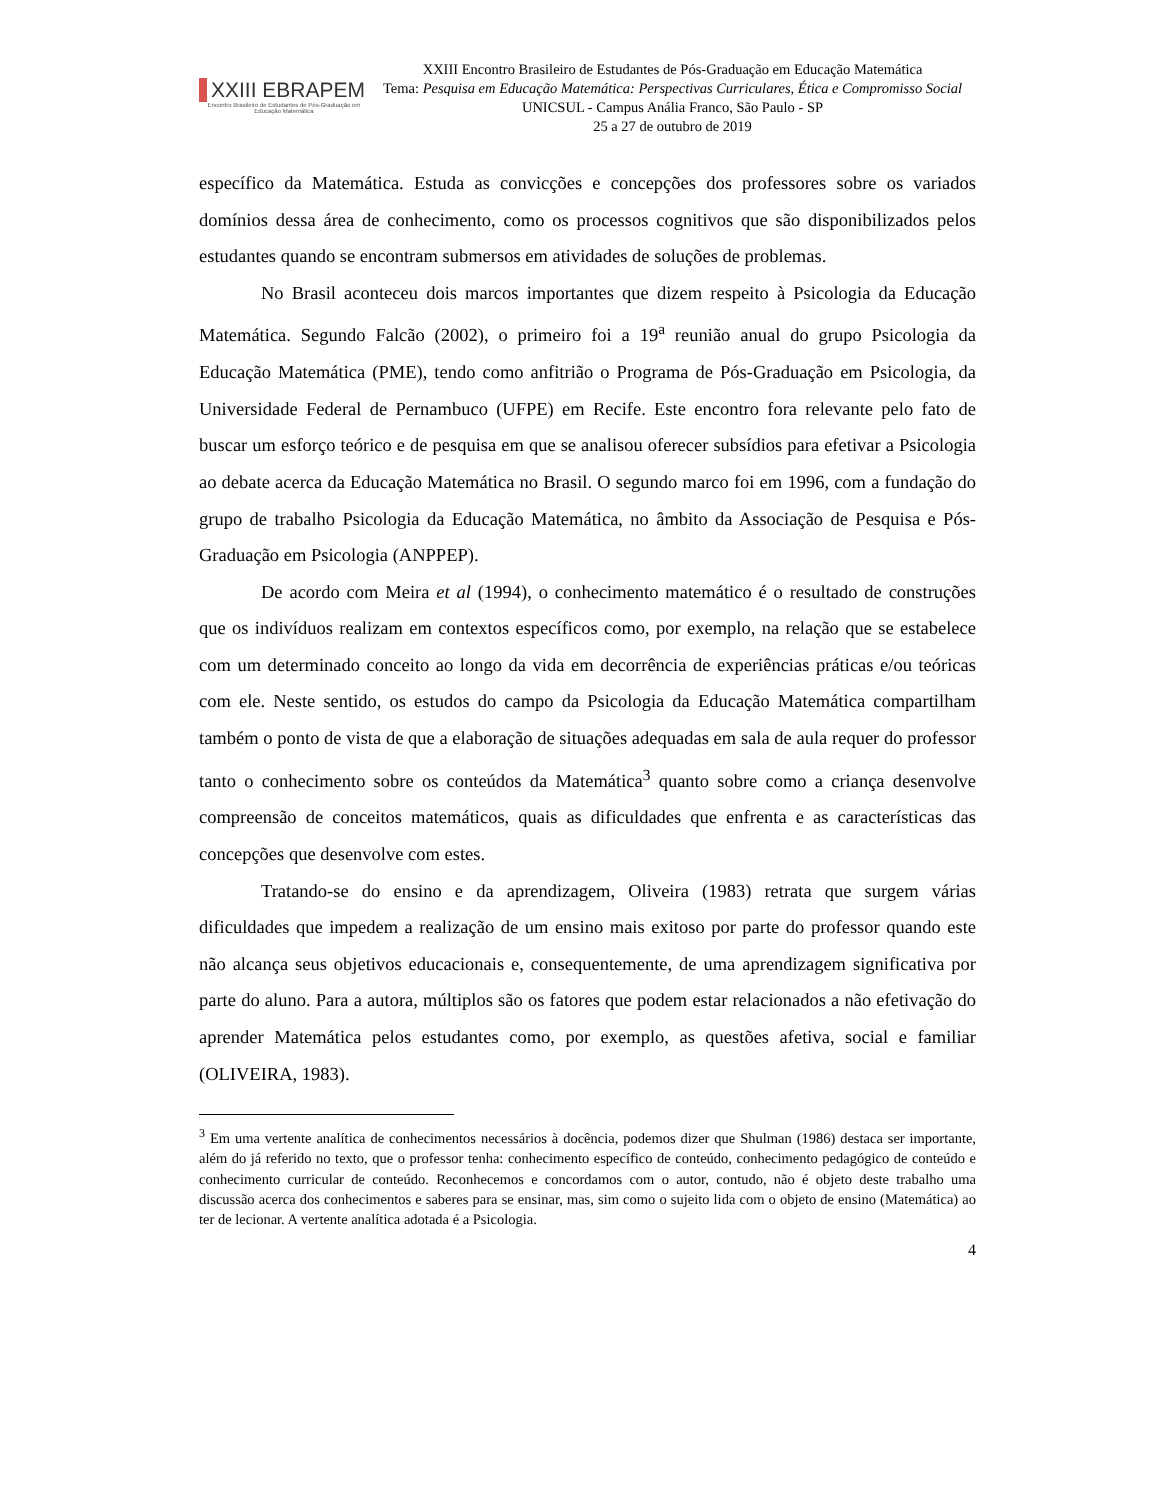XXIII EBRAPEM
Encontro Brasileiro de Estudantes de Pós-Graduação em Educação Matemática
XXIII Encontro Brasileiro de Estudantes de Pós-Graduação em Educação Matemática
Tema: Pesquisa em Educação Matemática: Perspectivas Curriculares, Ética e Compromisso Social
UNICSUL - Campus Anália Franco, São Paulo - SP
25 a 27 de outubro de 2019
específico da Matemática. Estuda as convicções e concepções dos professores sobre os variados domínios dessa área de conhecimento, como os processos cognitivos que são disponibilizados pelos estudantes quando se encontram submersos em atividades de soluções de problemas.
No Brasil aconteceu dois marcos importantes que dizem respeito à Psicologia da Educação Matemática. Segundo Falcão (2002), o primeiro foi a 19<sup>a</sup> reunião anual do grupo Psicologia da Educação Matemática (PME), tendo como anfitrião o Programa de Pós-Graduação em Psicologia, da Universidade Federal de Pernambuco (UFPE) em Recife. Este encontro fora relevante pelo fato de buscar um esforço teórico e de pesquisa em que se analisou oferecer subsídios para efetivar a Psicologia ao debate acerca da Educação Matemática no Brasil. O segundo marco foi em 1996, com a fundação do grupo de trabalho Psicologia da Educação Matemática, no âmbito da Associação de Pesquisa e Pós-Graduação em Psicologia (ANPPEP).
De acordo com Meira et al (1994), o conhecimento matemático é o resultado de construções que os indivíduos realizam em contextos específicos como, por exemplo, na relação que se estabelece com um determinado conceito ao longo da vida em decorrência de experiências práticas e/ou teóricas com ele. Neste sentido, os estudos do campo da Psicologia da Educação Matemática compartilham também o ponto de vista de que a elaboração de situações adequadas em sala de aula requer do professor tanto o conhecimento sobre os conteúdos da Matemática<sup>3</sup> quanto sobre como a criança desenvolve compreensão de conceitos matemáticos, quais as dificuldades que enfrenta e as características das concepções que desenvolve com estes.
Tratando-se do ensino e da aprendizagem, Oliveira (1983) retrata que surgem várias dificuldades que impedem a realização de um ensino mais exitoso por parte do professor quando este não alcança seus objetivos educacionais e, consequentemente, de uma aprendizagem significativa por parte do aluno. Para a autora, múltiplos são os fatores que podem estar relacionados a não efetivação do aprender Matemática pelos estudantes como, por exemplo, as questões afetiva, social e familiar (OLIVEIRA, 1983).
<sup>3</sup> Em uma vertente analítica de conhecimentos necessários à docência, podemos dizer que Shulman (1986) destaca ser importante, além do já referido no texto, que o professor tenha: conhecimento específico de conteúdo, conhecimento pedagógico de conteúdo e conhecimento curricular de conteúdo. Reconhecemos e concordamos com o autor, contudo, não é objeto deste trabalho uma discussão acerca dos conhecimentos e saberes para se ensinar, mas, sim como o sujeito lida com o objeto de ensino (Matemática) ao ter de lecionar. A vertente analítica adotada é a Psicologia.
4